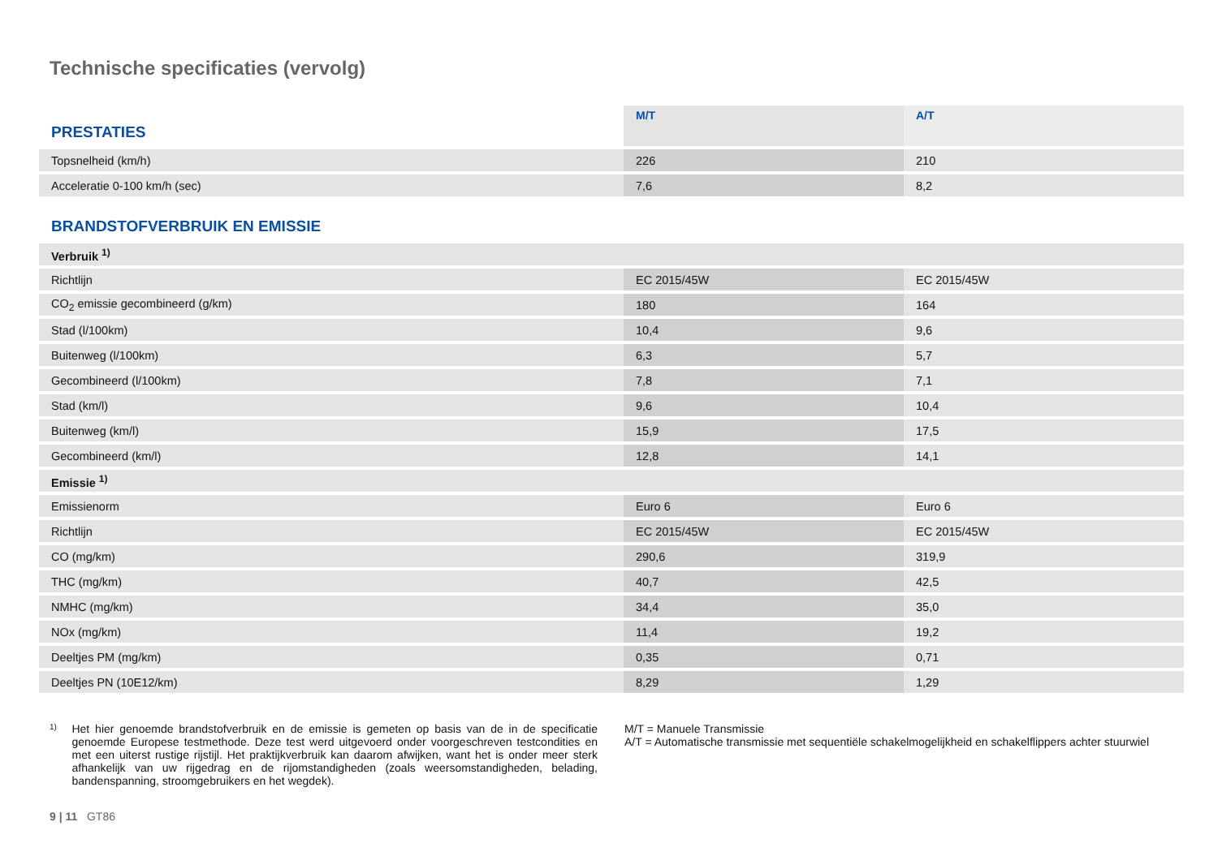Technische specificaties (vervolg)
| PRESTATIES | M/T | A/T |
| --- | --- | --- |
| Topsnelheid (km/h) | 226 | 210 |
| Acceleratie 0-100 km/h (sec) | 7,6 | 8,2 |
| BRANDSTOFVERBRUIK EN EMISSIE | | |
| Verbruik <sup>1)</sup> | | |
| Richtlijn | EC 2015/45W | EC 2015/45W |
| CO<sub>2</sub> emissie gecombineerd (g/km) | 180 | 164 |
| Stad (l/100km) | 10,4 | 9,6 |
| Buitenweg (l/100km) | 6,3 | 5,7 |
| Gecombineerd (l/100km) | 7,8 | 7,1 |
| Stad (km/l) | 9,6 | 10,4 |
| Buitenweg (km/l) | 15,9 | 17,5 |
| Gecombineerd (km/l) | 12,8 | 14,1 |
| Emissie <sup>1)</sup> | | |
| Emissienorm | Euro 6 | Euro 6 |
| Richtlijn | EC 2015/45W | EC 2015/45W |
| CO (mg/km) | 290,6 | 319,9 |
| THC (mg/km) | 40,7 | 42,5 |
| NMHC (mg/km) | 34,4 | 35,0 |
| NOx (mg/km) | 11,4 | 19,2 |
| Deeltjes PM (mg/km) | 0,35 | 0,71 |
| Deeltjes PN (10E12/km) | 8,29 | 1,29 |
<sup>1)</sup>
Het hier genoemde brandstofverbruik en de emissie is gemeten op basis van de in de specificatie genoemde Europese testmethode. Deze test werd uitgevoerd onder voorgeschreven testcondities en met een uiterst rustige rijstijl. Het praktijkverbruik kan daarom afwijken, want het is onder meer sterk afhankelijk van uw rijgedrag en de rijomstandigheden (zoals weersomstandigheden, belading, bandenspanning, stroomgebruikers en het wegdek).
M/T = Manuele Transmissie
A/T = Automatische transmissie met sequentiële schakelmogelijkheid en schakelflippers achter stuurwiel
9 | 11 GT86